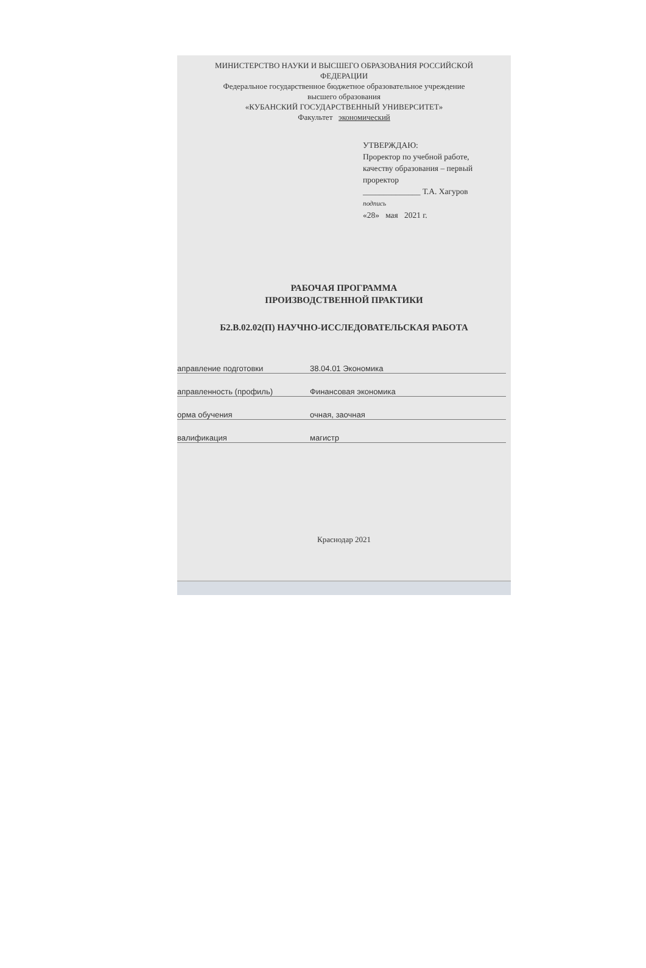МИНИСТЕРСТВО НАУКИ И ВЫСШЕГО ОБРАЗОВАНИЯ РОССИЙСКОЙ
ФЕДЕРАЦИИ
Федеральное государственное бюджетное образовательное учреждение
высшего образования
«КУБАНСКИЙ ГОСУДАРСТВЕННЫЙ УНИВЕРСИТЕТ»
Факультет экономический
УТВЕРЖДАЮ:
Проректор по учебной работе,
качеству образования – первый
проректор
______________ Т.А. Хагуров
подпись
«28» мая 2021 г.
РАБОЧАЯ ПРОГРАММА
ПРОИЗВОДСТВЕННОЙ ПРАКТИКИ
Б2.В.02.02(П) НАУЧНО-ИССЛЕДОВАТЕЛЬСКАЯ РАБОТА
аправление подготовки 38.04.01 Экономика
аправленность (профиль) Финансовая экономика
орма обучения очная, заочная
валификация магистр
Краснодар 2021